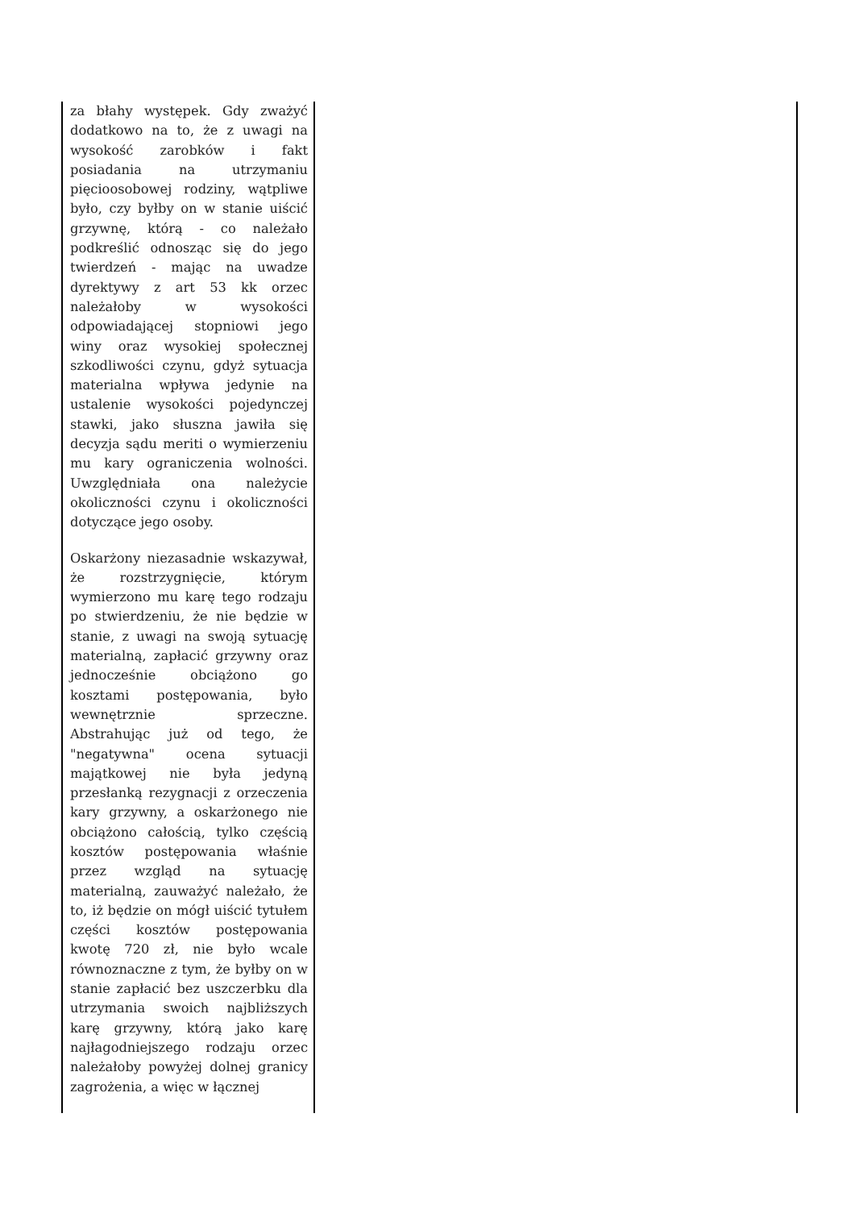| za błahy występek. Gdy zważyć dodatkowo na to, że z uwagi na wysokość zarobków i fakt posiadania na utrzymaniu pięcioosobowej rodziny, wątpliwe było, czy byłby on w stanie uiścić grzywnę, którą - co należało podkreślić odnosząc się do jego twierdzeń - mając na uwadze dyrektywy z art 53 kk orzec należałoby w wysokości odpowiadającej stopniowi jego winy oraz wysokiej społecznej szkodliwości czynu, gdyż sytuacja materialna wpływa jedynie na ustalenie wysokości pojedynczej stawki, jako słuszna jawiła się decyzja sądu meriti o wymierzeniu mu kary ograniczenia wolności. Uwzględniała ona należycie okoliczności czynu i okoliczności dotyczące jego osoby. Oskarżony niezasadnie wskazywał, że rozstrzygnięcie, którym wymierzono mu karę tego rodzaju po stwierdzeniu, że nie będzie w stanie, z uwagi na swoją sytuację materialną, zapłacić grzywny oraz jednocześnie obciążono go kosztami postępowania, było wewnętrznie sprzeczne. Abstrahując już od tego, że "negatywna" ocena sytuacji majątkowej nie była jedyną przesłanką rezygnacji z orzeczenia kary grzywny, a oskarżonego nie obciążono całością, tylko częścią kosztów postępowania właśnie przez wzgląd na sytuację materialną, zauważyć należało, że to, iż będzie on mógł uiścić tytułem części kosztów postępowania kwotę 720 zł, nie było wcale równoznaczne z tym, że byłby on w stanie zapłacić bez uszczerbku dla utrzymania swoich najbliższych karę grzywny, którą jako karę najłagodniejszego rodzaju orzec należałoby powyżej dolnej granicy zagrożenia, a więc w łącznej | |